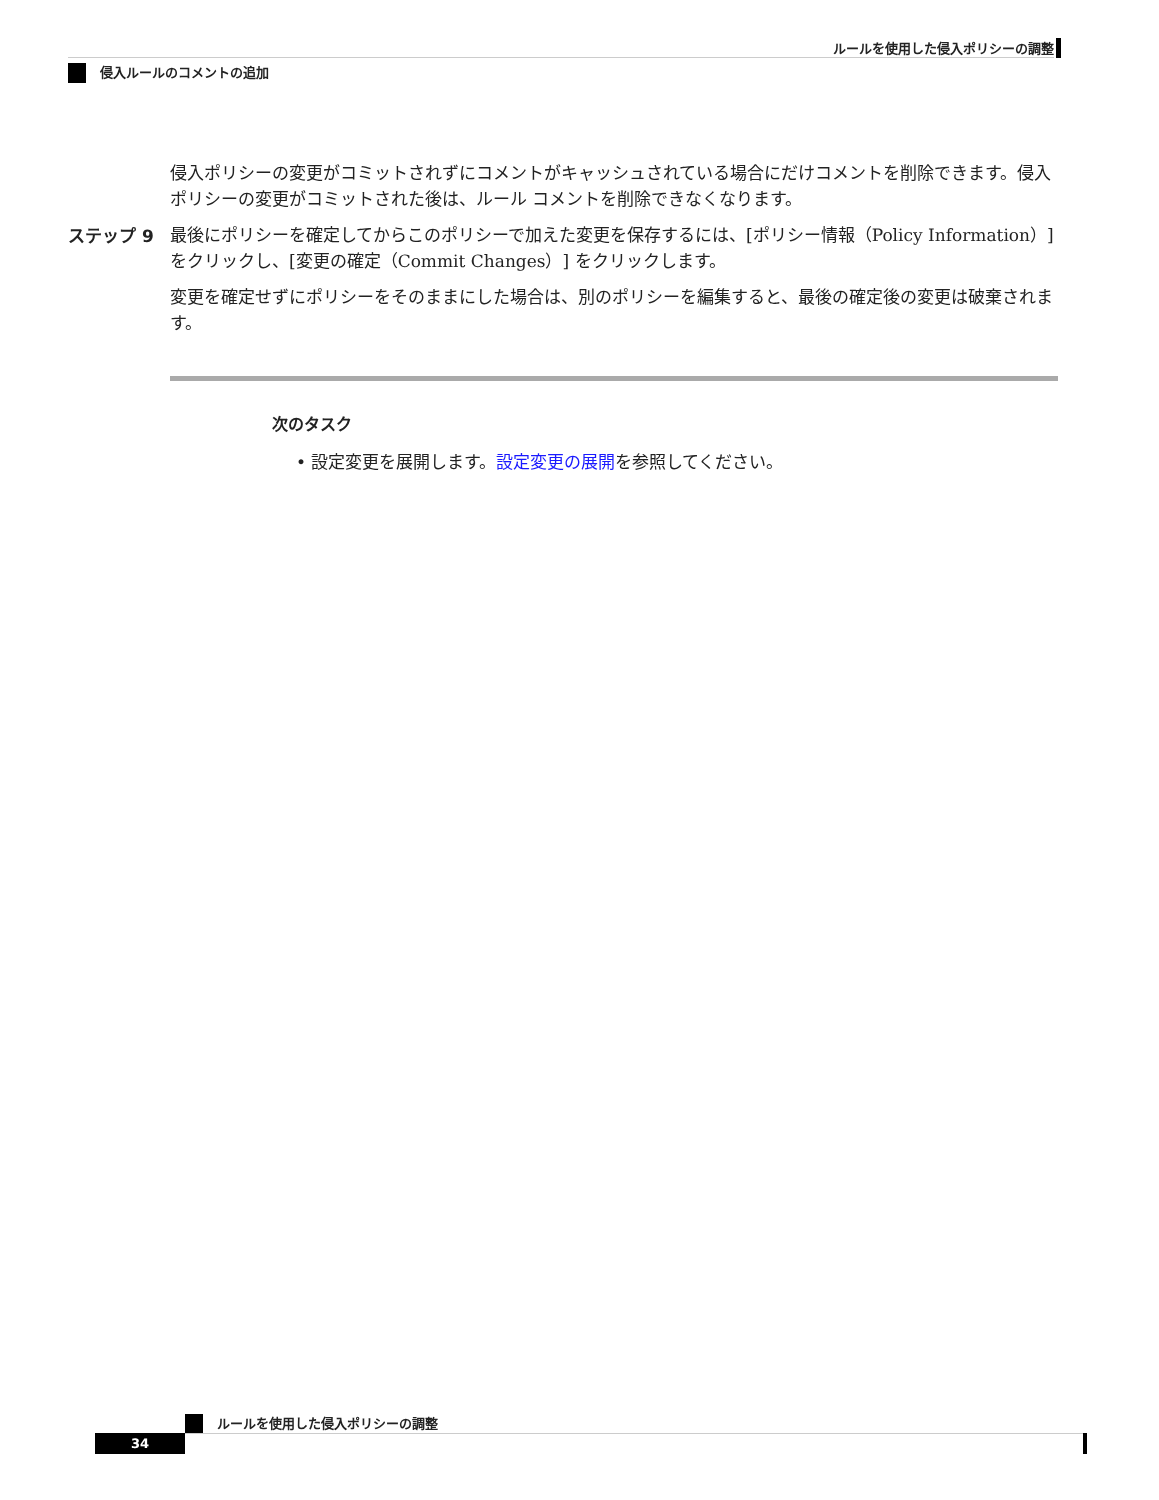ルールを使用した侵入ポリシーの調整
侵入ルールのコメントの追加
侵入ポリシーの変更がコミットされずにコメントがキャッシュされている場合にだけコメントを削除できます。侵入ポリシーの変更がコミットされた後は、ルール コメントを削除できなくなります。
ステップ 9 最後にポリシーを確定してからこのポリシーで加えた変更を保存するには、[ポリシー情報（Policy Information）] をクリックし、[変更の確定（Commit Changes）] をクリックします。
変更を確定せずにポリシーをそのままにした場合は、別のポリシーを編集すると、最後の確定後の変更は破棄されます。
次のタスク
• 設定変更を展開します。設定変更の展開を参照してください。
ルールを使用した侵入ポリシーの調整
34